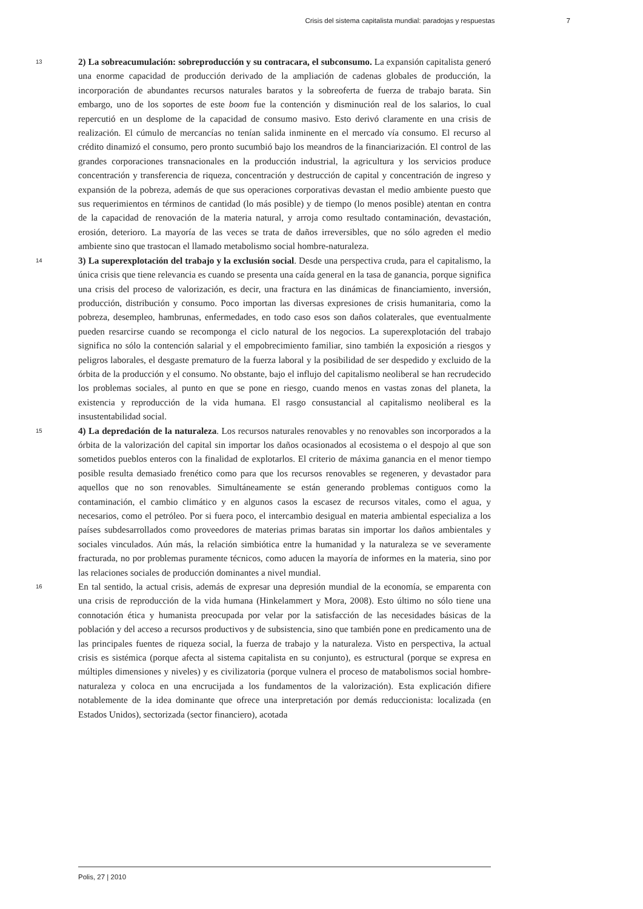Crisis del sistema capitalista mundial: paradojas y respuestas 7
13
2) La sobreacumulación: sobreproducción y su contracara, el subconsumo. La expansión capitalista generó una enorme capacidad de producción derivado de la ampliación de cadenas globales de producción, la incorporación de abundantes recursos naturales baratos y la sobreoferta de fuerza de trabajo barata. Sin embargo, uno de los soportes de este boom fue la contención y disminución real de los salarios, lo cual repercutió en un desplome de la capacidad de consumo masivo. Esto derivó claramente en una crisis de realización. El cúmulo de mercancías no tenían salida inminente en el mercado vía consumo. El recurso al crédito dinamizó el consumo, pero pronto sucumbió bajo los meandros de la financiarización. El control de las grandes corporaciones transnacionales en la producción industrial, la agricultura y los servicios produce concentración y transferencia de riqueza, concentración y destrucción de capital y concentración de ingreso y expansión de la pobreza, además de que sus operaciones corporativas devastan el medio ambiente puesto que sus requerimientos en términos de cantidad (lo más posible) y de tiempo (lo menos posible) atentan en contra de la capacidad de renovación de la materia natural, y arroja como resultado contaminación, devastación, erosión, deterioro. La mayoría de las veces se trata de daños irreversibles, que no sólo agreden el medio ambiente sino que trastocan el llamado metabolismo social hombre-naturaleza.
14
3) La superexplotación del trabajo y la exclusión social. Desde una perspectiva cruda, para el capitalismo, la única crisis que tiene relevancia es cuando se presenta una caída general en la tasa de ganancia, porque significa una crisis del proceso de valorización, es decir, una fractura en las dinámicas de financiamiento, inversión, producción, distribución y consumo. Poco importan las diversas expresiones de crisis humanitaria, como la pobreza, desempleo, hambrunas, enfermedades, en todo caso esos son daños colaterales, que eventualmente pueden resarcirse cuando se recomponga el ciclo natural de los negocios. La superexplotación del trabajo significa no sólo la contención salarial y el empobrecimiento familiar, sino también la exposición a riesgos y peligros laborales, el desgaste prematuro de la fuerza laboral y la posibilidad de ser despedido y excluido de la órbita de la producción y el consumo. No obstante, bajo el influjo del capitalismo neoliberal se han recrudecido los problemas sociales, al punto en que se pone en riesgo, cuando menos en vastas zonas del planeta, la existencia y reproducción de la vida humana. El rasgo consustancial al capitalismo neoliberal es la insustentabilidad social.
15
4) La depredación de la naturaleza. Los recursos naturales renovables y no renovables son incorporados a la órbita de la valorización del capital sin importar los daños ocasionados al ecosistema o el despojo al que son sometidos pueblos enteros con la finalidad de explotarlos. El criterio de máxima ganancia en el menor tiempo posible resulta demasiado frenético como para que los recursos renovables se regeneren, y devastador para aquellos que no son renovables. Simultáneamente se están generando problemas contiguos como la contaminación, el cambio climático y en algunos casos la escasez de recursos vitales, como el agua, y necesarios, como el petróleo. Por si fuera poco, el intercambio desigual en materia ambiental especializa a los países subdesarrollados como proveedores de materias primas baratas sin importar los daños ambientales y sociales vinculados. Aún más, la relación simbiótica entre la humanidad y la naturaleza se ve severamente fracturada, no por problemas puramente técnicos, como aducen la mayoría de informes en la materia, sino por las relaciones sociales de producción dominantes a nivel mundial.
16
En tal sentido, la actual crisis, además de expresar una depresión mundial de la economía, se emparenta con una crisis de reproducción de la vida humana (Hinkelammert y Mora, 2008). Esto último no sólo tiene una connotación ética y humanista preocupada por velar por la satisfacción de las necesidades básicas de la población y del acceso a recursos productivos y de subsistencia, sino que también pone en predicamento una de las principales fuentes de riqueza social, la fuerza de trabajo y la naturaleza. Visto en perspectiva, la actual crisis es sistémica (porque afecta al sistema capitalista en su conjunto), es estructural (porque se expresa en múltiples dimensiones y niveles) y es civilizatoria (porque vulnera el proceso de matabolismos social hombre-naturaleza y coloca en una encrucijada a los fundamentos de la valorización). Esta explicación difiere notablemente de la idea dominante que ofrece una interpretación por demás reduccionista: localizada (en Estados Unidos), sectorizada (sector financiero), acotada
Polis, 27 | 2010